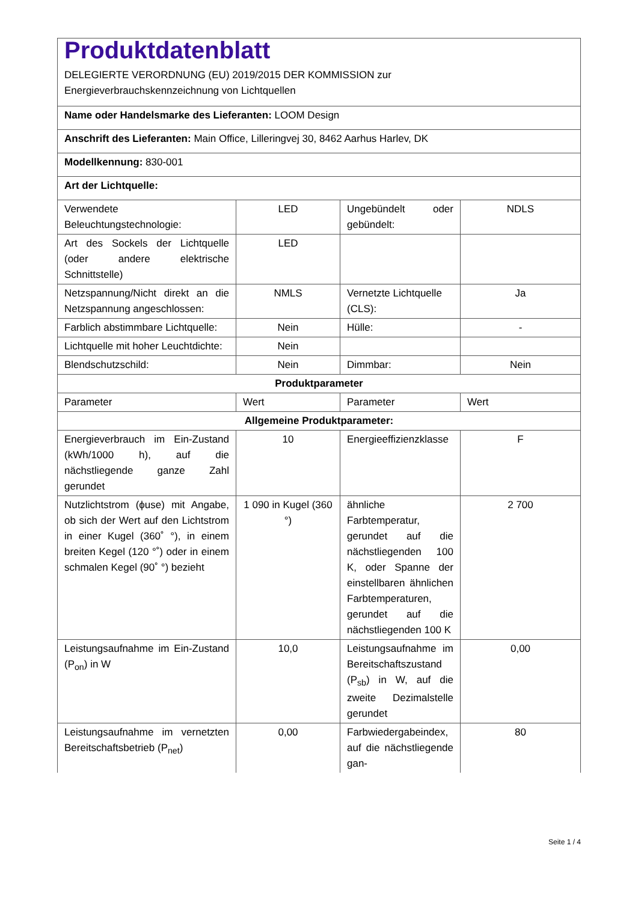| Produktdatenblatt DELEGIERTE VERORDNUNG (EU) 2019/2015 DER KOMMISSION zur Energieverbrauchskennzeichnung von Lichtquellen | | | |
| Name oder Handelsmarke des Lieferanten: LOOM Design | | | |
| Anschrift des Lieferanten: Main Office, Lilleringvej 30, 8462 Aarhus Harlev, DK | | | |
| Modellkennung: 830-001 | | | |
| Art der Lichtquelle: | | | |
| Verwendete Beleuchtungstechnologie: | LED | Ungebündelt oder gebündelt: | NDLS |
| Art des Sockels der Lichtquelle (oder andere elektrische Schnittstelle) | LED | | |
| Netzspannung/Nicht direkt an die Netzspannung angeschlossen: | NMLS | Vernetzte Lichtquelle (CLS): | Ja |
| Farblich abstimmbare Lichtquelle: | Nein | Hülle: | - |
| Lichtquelle mit hoher Leuchtdichte: | Nein | | |
| Blendschutzschild: | Nein | Dimmbar: | Nein |
| Produktparameter | | | |
| Parameter | Wert | Parameter | Wert |
| Allgemeine Produktparameter: | | | |
| Energieverbrauch im Ein-Zustand (kWh/1000 h), auf die nächstliegende ganze Zahl gerundet | 10 | Energieeffizienzklasse | F |
| Nutzlichtstrom (ϕuse) mit Angabe, ob sich der Wert auf den Lichtstrom in einer Kugel (360˚ °), in einem breiten Kegel (120 °˚) oder in einem schmalen Kegel (90˚ °) bezieht | 1 090 in Kugel (360 °) | ähnliche Farbtemperatur, gerundet auf die nächstliegenden 100 K, oder Spanne der einstellbaren ähnlichen Farbtemperaturen, gerundet auf die nächstliegenden 100 K | 2 700 |
| Leistungsaufnahme im Ein-Zustand (P<sub>on</sub>) in W | 10,0 | Leistungsaufnahme im Bereitschaftszustand (P<sub>sb</sub>) in W, auf die zweite Dezimalstelle gerundet | 0,00 |
| Leistungsaufnahme im vernetzten Bereitschaftsbetrieb (P<sub>net</sub>) | 0,00 | Farbwiedergabeindex, auf die nächstliegende gan- | 80 |
Seite 1 / 4